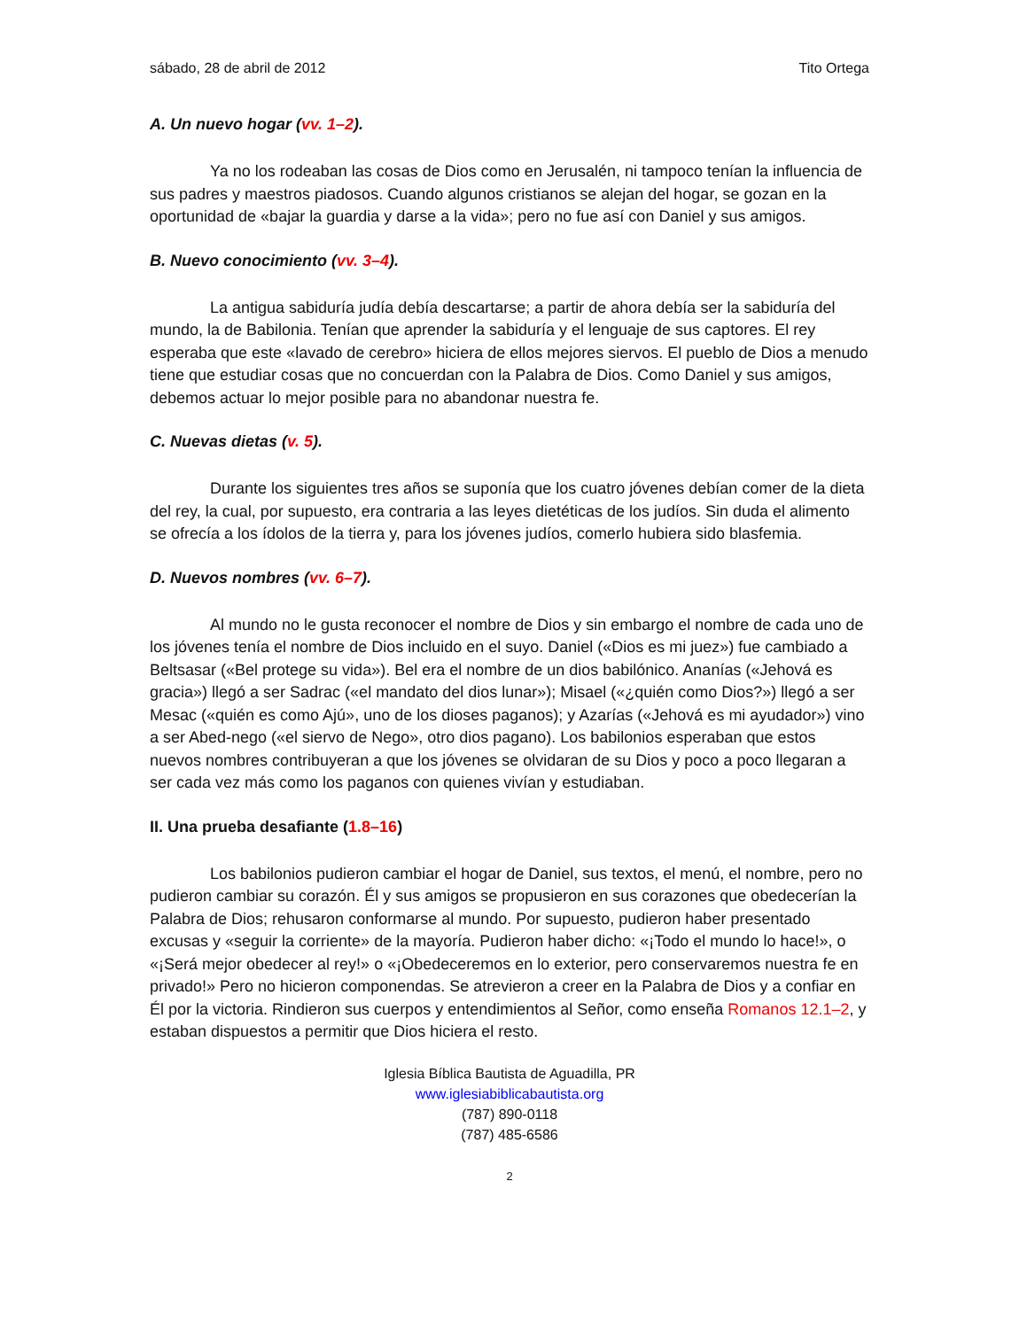sábado, 28 de abril de 2012 Tito Ortega
A. Un nuevo hogar (vv. 1–2).
Ya no los rodeaban las cosas de Dios como en Jerusalén, ni tampoco tenían la influencia de sus padres y maestros piadosos. Cuando algunos cristianos se alejan del hogar, se gozan en la oportunidad de «bajar la guardia y darse a la vida»; pero no fue así con Daniel y sus amigos.
B. Nuevo conocimiento (vv. 3–4).
La antigua sabiduría judía debía descartarse; a partir de ahora debía ser la sabiduría del mundo, la de Babilonia. Tenían que aprender la sabiduría y el lenguaje de sus captores. El rey esperaba que este «lavado de cerebro» hiciera de ellos mejores siervos. El pueblo de Dios a menudo tiene que estudiar cosas que no concuerdan con la Palabra de Dios. Como Daniel y sus amigos, debemos actuar lo mejor posible para no abandonar nuestra fe.
C. Nuevas dietas (v. 5).
Durante los siguientes tres años se suponía que los cuatro jóvenes debían comer de la dieta del rey, la cual, por supuesto, era contraria a las leyes dietéticas de los judíos. Sin duda el alimento se ofrecía a los ídolos de la tierra y, para los jóvenes judíos, comerlo hubiera sido blasfemia.
D. Nuevos nombres (vv. 6–7).
Al mundo no le gusta reconocer el nombre de Dios y sin embargo el nombre de cada uno de los jóvenes tenía el nombre de Dios incluido en el suyo. Daniel («Dios es mi juez») fue cambiado a Beltsasar («Bel protege su vida»). Bel era el nombre de un dios babilónico. Ananías («Jehová es gracia») llegó a ser Sadrac («el mandato del dios lunar»); Misael («¿quién como Dios?») llegó a ser Mesac («quién es como Ajú», uno de los dioses paganos); y Azarías («Jehová es mi ayudador») vino a ser Abed-nego («el siervo de Nego», otro dios pagano). Los babilonios esperaban que estos nuevos nombres contribuyeran a que los jóvenes se olvidaran de su Dios y poco a poco llegaran a ser cada vez más como los paganos con quienes vivían y estudiaban.
II. Una prueba desafiante (1.8–16)
Los babilonios pudieron cambiar el hogar de Daniel, sus textos, el menú, el nombre, pero no pudieron cambiar su corazón. Él y sus amigos se propusieron en sus corazones que obedecerían la Palabra de Dios; rehusaron conformarse al mundo. Por supuesto, pudieron haber presentado excusas y «seguir la corriente» de la mayoría. Pudieron haber dicho: «¡Todo el mundo lo hace!», o «¡Será mejor obedecer al rey!» o «¡Obedeceremos en lo exterior, pero conservaremos nuestra fe en privado!» Pero no hicieron componendas. Se atrevieron a creer en la Palabra de Dios y a confiar en Él por la victoria. Rindieron sus cuerpos y entendimientos al Señor, como enseña Romanos 12.1–2, y estaban dispuestos a permitir que Dios hiciera el resto.
Iglesia Bíblica Bautista de Aguadilla, PR
www.iglesiabiblicabautista.org
(787) 890-0118
(787) 485-6586
2